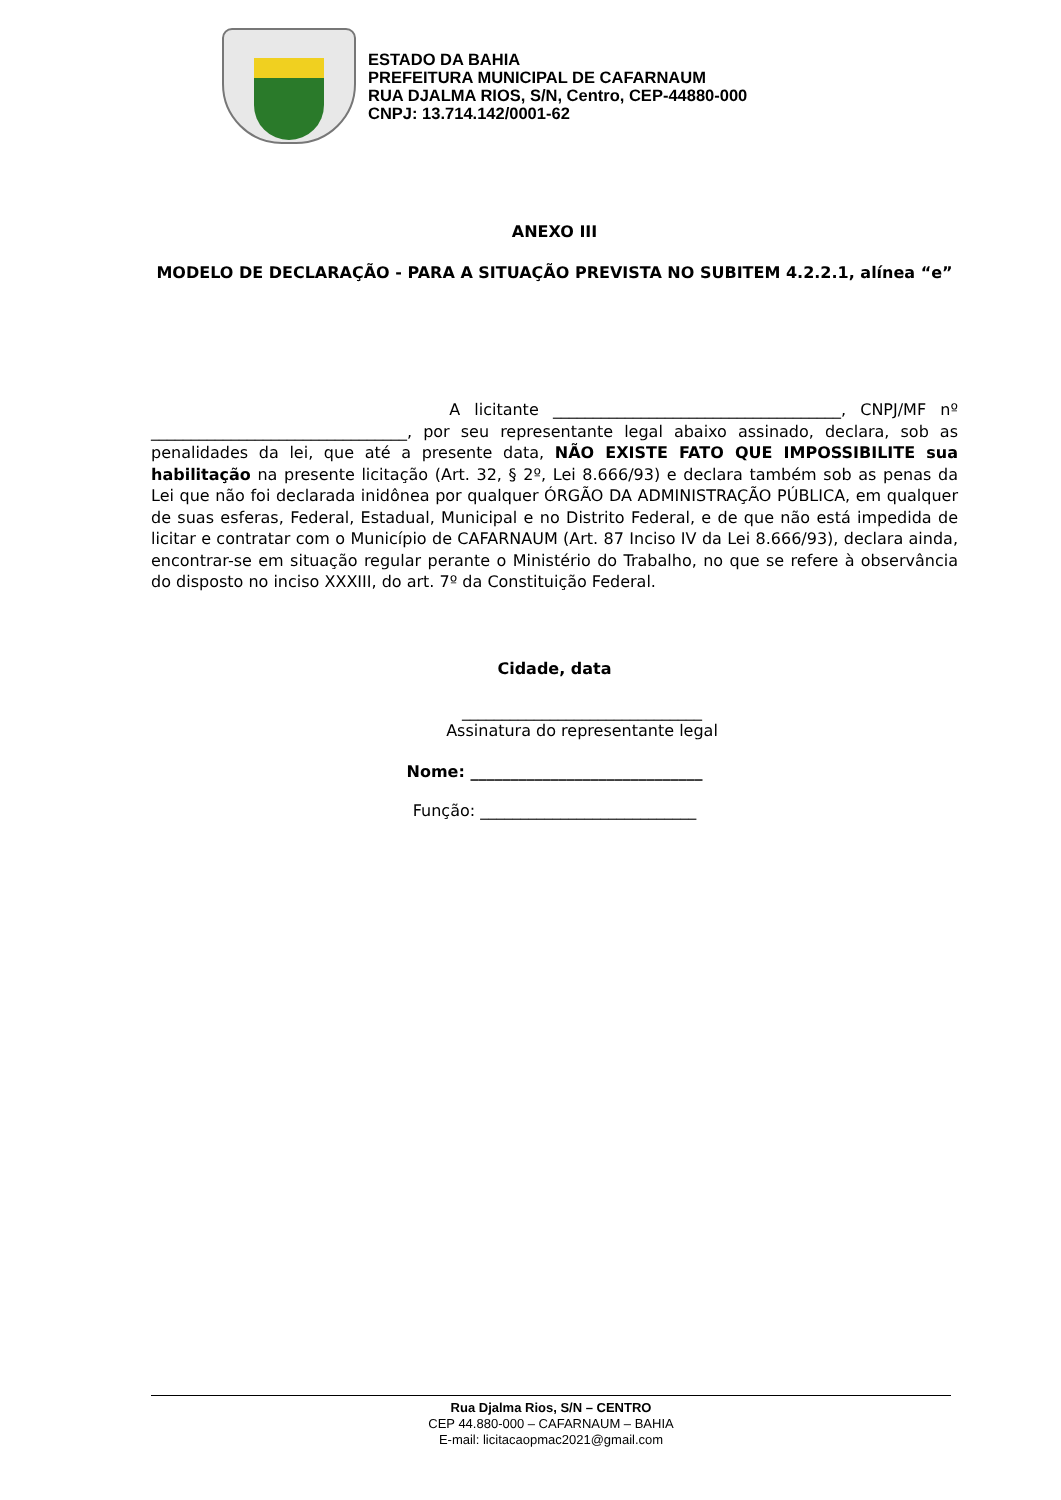ESTADO DA BAHIA
PREFEITURA MUNICIPAL DE CAFARNAUM
RUA DJALMA RIOS, S/N, Centro, CEP-44880-000
CNPJ: 13.714.142/0001-62
ANEXO III
MODELO DE DECLARAÇÃO - PARA A SITUAÇÃO PREVISTA NO SUBITEM 4.2.2.1, alínea “e”
A licitante ____________________________________, CNPJ/MF nº ________________________________, por seu representante legal abaixo assinado, declara, sob as penalidades da lei, que até a presente data, NÃO EXISTE FATO QUE IMPOSSIBILITE sua habilitação na presente licitação (Art. 32, § 2º, Lei 8.666/93) e declara também sob as penas da Lei que não foi declarada inidônea por qualquer ÓRGÃO DA ADMINISTRAÇÃO PÚBLICA, em qualquer de suas esferas, Federal, Estadual, Municipal e no Distrito Federal, e de que não está impedida de licitar e contratar com o Município de CAFARNAUM (Art. 87 Inciso IV da Lei 8.666/93), declara ainda, encontrar-se em situação regular perante o Ministério do Trabalho, no que se refere à observância do disposto no inciso XXXIII, do art. 7º da Constituição Federal.
Cidade, data
______________________________
Assinatura do representante legal
Nome: _____________________________
Função: ___________________________
Rua Djalma Rios, S/N – CENTRO
CEP 44.880-000 – CAFARNAUM – BAHIA
E-mail: licitacaopmac2021@gmail.com